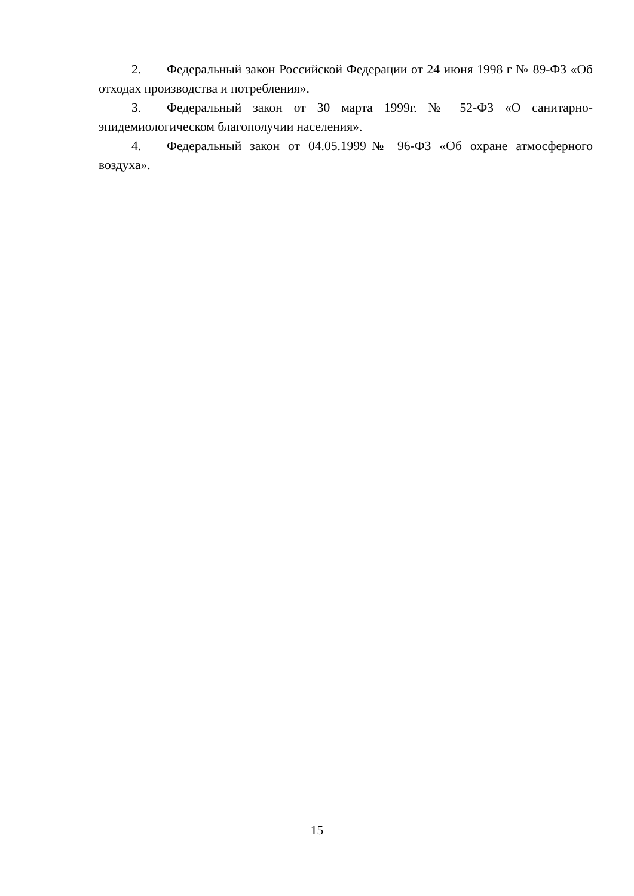2. Федеральный закон Российской Федерации от 24 июня 1998 г № 89-ФЗ «Об отходах производства и потребления».
3. Федеральный закон от 30 марта 1999г. № 52-ФЗ «О санитарно-эпидемиологическом благополучии населения».
4. Федеральный закон от 04.05.1999№ 96-ФЗ «Об охране атмосферного воздуха».
15